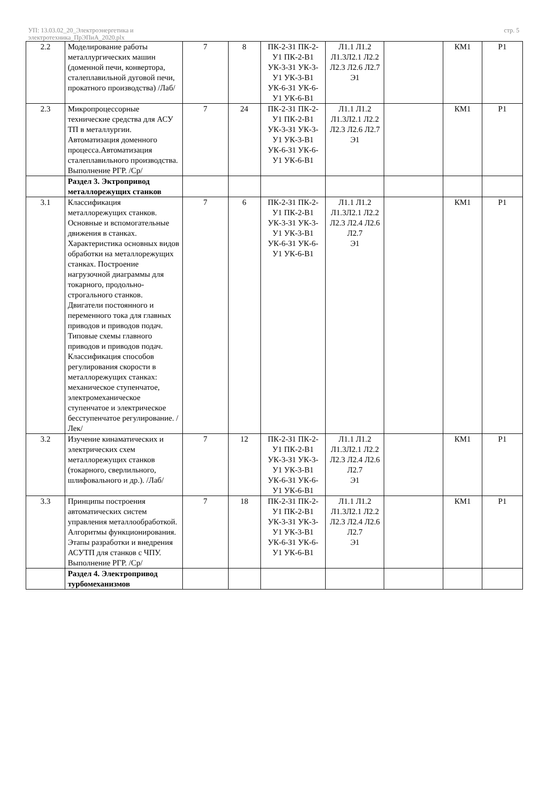УП: 13.03.02_20_Электроэнергетика и
электротехника_ПрЭПиА_2020.plx
стр. 5
| 2.2 | Моделирование работы металлургических машин (доменной печи, конвертора, сталеплавильной дуговой печи, прокатного производства) /Лаб/ | 7 | 8 | ПК-2-З1 ПК-2-У1 ПК-2-В1 УК-3-З1 УК-3-У1 УК-3-В1 УК-6-З1 УК-6-У1 УК-6-В1 | Л1.1 Л1.2 Л1.3Л2.1 Л2.2 Л2.3 Л2.6 Л2.7 Э1 | | КМ1 | Р1 |
| 2.3 | Микропроцессорные технические средства для АСУ ТП в металлургии. Автоматизация доменного процесса.Автоматизация сталеплавильного производства. Выполнение РГР. /Ср/ | 7 | 24 | ПК-2-З1 ПК-2-У1 ПК-2-В1 УК-3-З1 УК-3-У1 УК-3-В1 УК-6-З1 УК-6-У1 УК-6-В1 | Л1.1 Л1.2 Л1.3Л2.1 Л2.2 Л2.3 Л2.6 Л2.7 Э1 | | КМ1 | Р1 |
| | Раздел 3. Эктропривод металлорежущих станков | | | | | | | |
| 3.1 | Классификация металлорежущих станков. Основные и вспомогательные движения в станках. Характеристика основных видов обработки на металлорежущих станках. Построение нагрузочной диаграммы для токарного, продольно-строгального станков. Двигатели постоянного и переменного тока для главных приводов и приводов подач. Типовые схемы главного приводов и приводов подач. Классификация способов регулирования скорости в металлорежущих станках: механическое ступенчатое, электромеханическое ступенчатое и электрическое бесступенчатое регулирование. /Лек/ | 7 | 6 | ПК-2-З1 ПК-2-У1 ПК-2-В1 УК-3-З1 УК-3-У1 УК-3-В1 УК-6-З1 УК-6-У1 УК-6-В1 | Л1.1 Л1.2 Л1.3Л2.1 Л2.2 Л2.3 Л2.4 Л2.6 Л2.7 Э1 | | КМ1 | Р1 |
| 3.2 | Изучение кинаматических и электрических схем металлорежущих станков (токарного, сверлильного, шлифовального и др.). /Лаб/ | 7 | 12 | ПК-2-З1 ПК-2-У1 ПК-2-В1 УК-3-З1 УК-3-У1 УК-3-В1 УК-6-З1 УК-6-У1 УК-6-В1 | Л1.1 Л1.2 Л1.3Л2.1 Л2.2 Л2.3 Л2.4 Л2.6 Л2.7 Э1 | | КМ1 | Р1 |
| 3.3 | Принципы построения автоматических систем управления металлообработкой. Алгоритмы функционирования. Этапы разработки и внедрения АСУТП для станков с ЧПУ. Выполнение РГР. /Ср/ | 7 | 18 | ПК-2-З1 ПК-2-У1 ПК-2-В1 УК-3-З1 УК-3-У1 УК-3-В1 УК-6-З1 УК-6-У1 УК-6-В1 | Л1.1 Л1.2 Л1.3Л2.1 Л2.2 Л2.3 Л2.4 Л2.6 Л2.7 Э1 | | КМ1 | Р1 |
| | Раздел 4. Электропривод турбомеханизмов | | | | | | | |